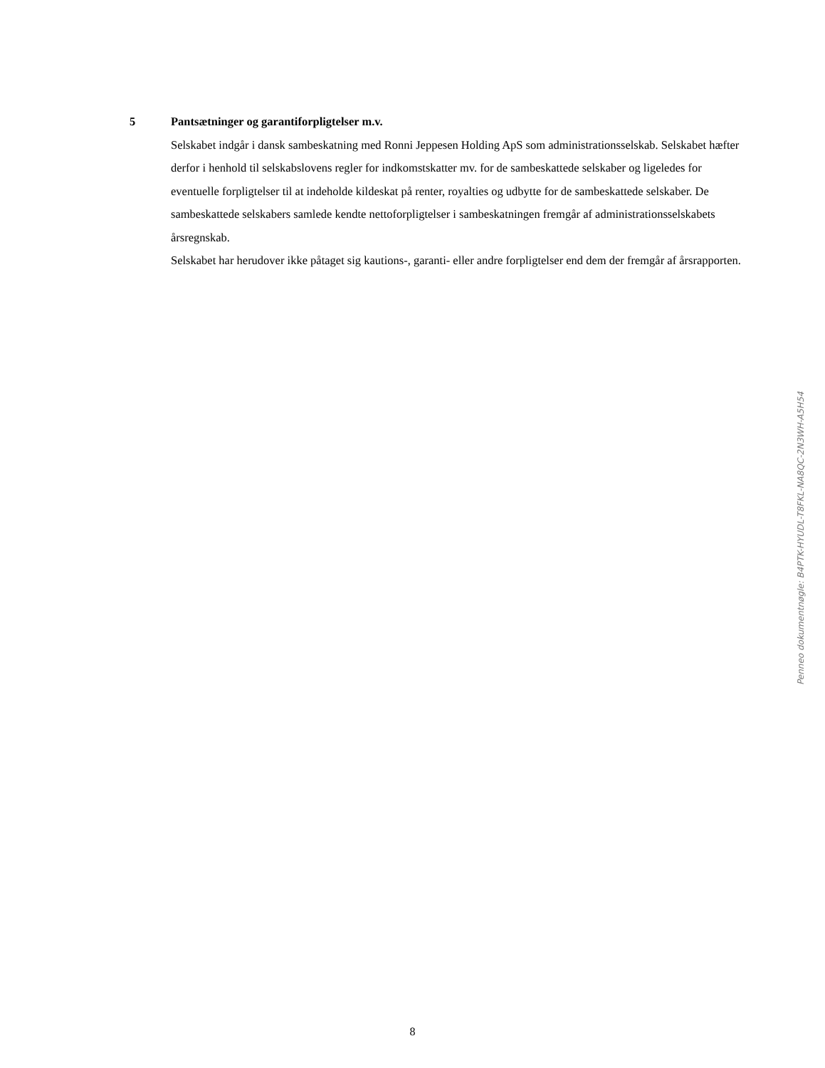5 Pantsætninger og garantiforpligtelser m.v.
Selskabet indgår i dansk sambeskatning med Ronni Jeppesen Holding ApS som administrationsselskab. Selskabet hæfter derfor i henhold til selskabslovens regler for indkomstskatter mv. for de sambeskattede selskaber og ligeledes for eventuelle forpligtelser til at indeholde kildeskat på renter, royalties og udbytte for de sambeskattede selskaber. De sambeskattede selskabers samlede kendte nettoforpligtelser i sambeskatningen fremgår af administrationsselskabets årsregnskab.
Selskabet har herudover ikke påtaget sig kautions-, garanti- eller andre forpligtelser end dem der fremgår af årsrapporten.
Penneo dokumentnøgle: B4PTK-HYUDL-T8FKL-NA8QC-2N3WH-A5H54
8